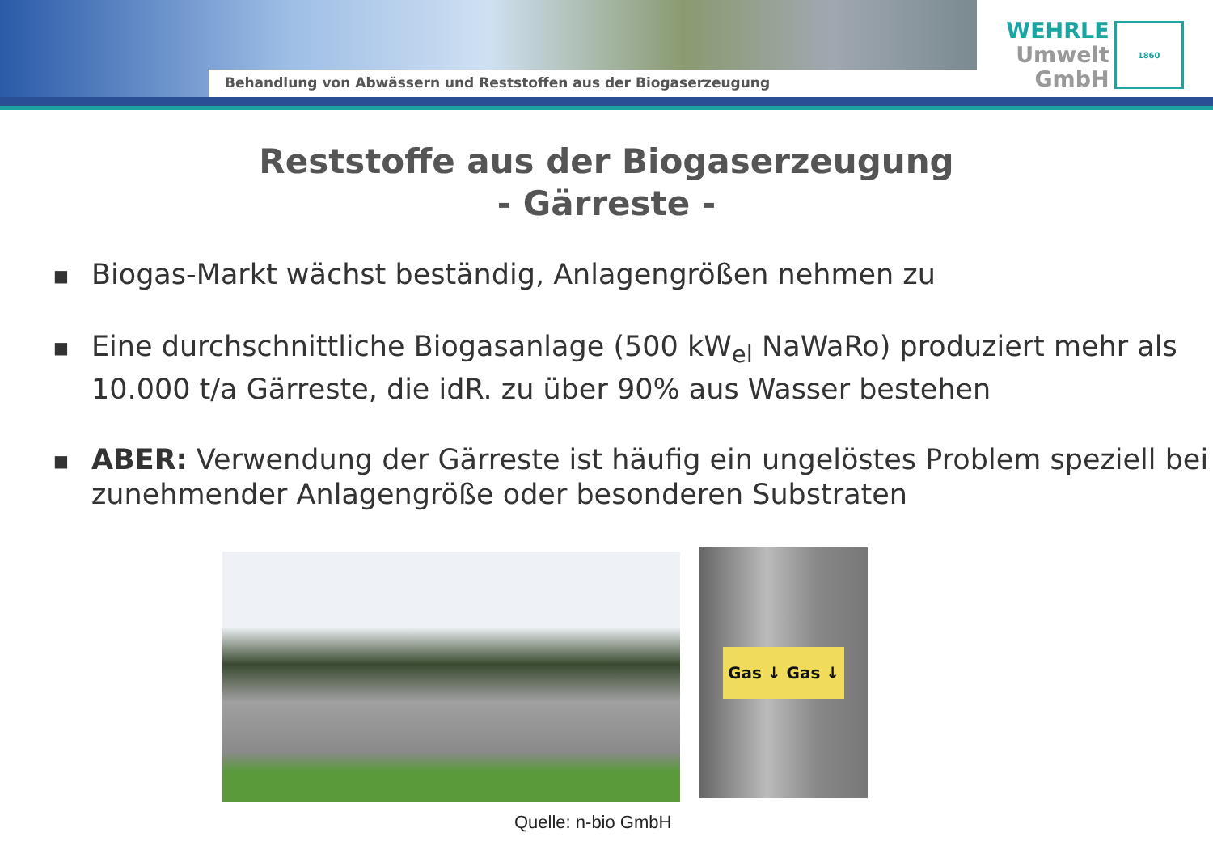Behandlung von Abwässern und Reststoffen aus der Biogaserzeugung
WEHRLE
Umwelt
GmbH
1860
Reststoffe aus der Biogaserzeugung
- Gärreste -
■ Biogas-Markt wächst beständig, Anlagengrößen nehmen zu
■ Eine durchschnittliche Biogasanlage (500 kW<sub>el</sub> NaWaRo) produziert mehr als 10.000 t/a Gärreste, die idR. zu über 90% aus Wasser bestehen
■ ABER: Verwendung der Gärreste ist häufig ein ungelöstes Problem speziell bei zunehmender Anlagengröße oder besonderen Substraten
Gas ↓ Gas ↓
Quelle: n-bio GmbH